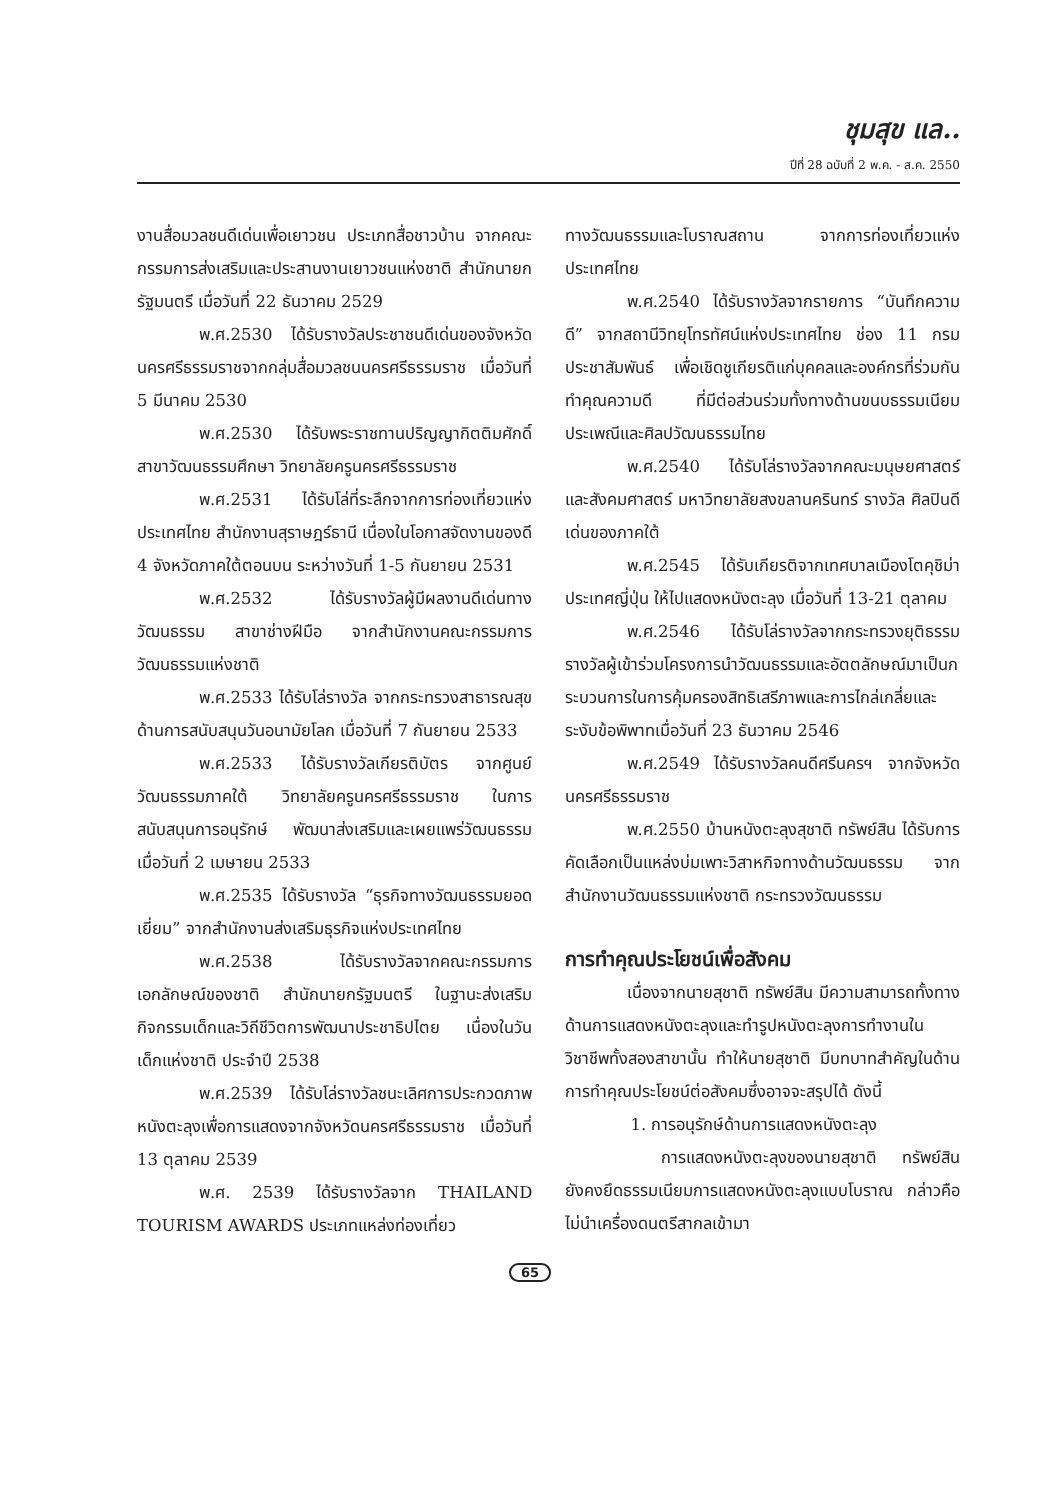ชุมสุข แล..
ปีที่ 28 ฉบับที่ 2 พ.ค. - ส.ค. 2550
งานสื่อมวลชนดีเด่นเพื่อเยาวชน ประเภทสื่อชาวบ้าน จากคณะกรรมการส่งเสริมและประสานงานเยาวชนแห่งชาติ สำนักนายกรัฐมนตรี เมื่อวันที่ 22 ธันวาคม 2529
พ.ศ.2530 ได้รับรางวัลประชาชนดีเด่นของจังหวัดนครศรีธรรมราชจากกลุ่มสื่อมวลชนนครศรีธรรมราช เมื่อวันที่ 5 มีนาคม 2530
พ.ศ.2530 ได้รับพระราชทานปริญญากิตติมศักดิ์ สาขาวัฒนธรรมศึกษา วิทยาลัยครูนครศรีธรรมราช
พ.ศ.2531 ได้รับโล่ที่ระลึกจากการท่องเที่ยวแห่งประเทศไทย สำนักงานสุราษฎร์ธานี เนื่องในโอกาสจัดงานของดี 4 จังหวัดภาคใต้ตอนบน ระหว่างวันที่ 1-5 กันยายน 2531
พ.ศ.2532 ได้รับรางวัลผู้มีผลงานดีเด่นทางวัฒนธรรม สาขาช่างฝีมือ จากสำนักงานคณะกรรมการวัฒนธรรมแห่งชาติ
พ.ศ.2533 ได้รับโล่รางวัล จากกระทรวงสาธารณสุข ด้านการสนับสนุนวันอนามัยโลก เมื่อวันที่ 7 กันยายน 2533
พ.ศ.2533 ได้รับรางวัลเกียรติบัตร จากศูนย์วัฒนธรรมภาคใต้ วิทยาลัยครูนครศรีธรรมราช ในการสนับสนุนการอนุรักษ์ พัฒนาส่งเสริมและเผยแพร่วัฒนธรรม เมื่อวันที่ 2 เมษายน 2533
พ.ศ.2535 ได้รับรางวัล “ธุรกิจทางวัฒนธรรมยอดเยี่ยม” จากสำนักงานส่งเสริมธุรกิจแห่งประเทศไทย
พ.ศ.2538 ได้รับรางวัลจากคณะกรรมการเอกลักษณ์ของชาติ สำนักนายกรัฐมนตรี ในฐานะส่งเสริมกิจกรรมเด็กและวิถีชีวิตการพัฒนาประชาธิปไตย เนื่องในวันเด็กแห่งชาติ ประจำปี 2538
พ.ศ.2539 ได้รับโล่รางวัลชนะเลิศการประกวดภาพหนังตะลุงเพื่อการแสดงจากจังหวัดนครศรีธรรมราช เมื่อวันที่ 13 ตุลาคม 2539
พ.ศ. 2539 ได้รับรางวัลจาก THAILAND TOURISM AWARDS ประเภทแหล่งท่องเที่ยว
ทางวัฒนธรรมและโบราณสถาน จากการท่องเที่ยวแห่งประเทศไทย
พ.ศ.2540 ได้รับรางวัลจากรายการ “บันทึกความดี” จากสถานีวิทยุโทรทัศน์แห่งประเทศไทย ช่อง 11 กรมประชาสัมพันธ์ เพื่อเชิดชูเกียรติแก่บุคคลและองค์กรที่ร่วมกันทำคุณความดี ที่มีต่อส่วนร่วมทั้งทางด้านขนบธรรมเนียมประเพณีและศิลปวัฒนธรรมไทย
พ.ศ.2540 ได้รับโล่รางวัลจากคณะมนุษยศาสตร์และสังคมศาสตร์ มหาวิทยาลัยสงขลานครินทร์ รางวัล ศิลปินดีเด่นของภาคใต้
พ.ศ.2545 ได้รับเกียรติจากเทศบาลเมืองโตคุชิม่า ประเทศญี่ปุ่น ให้ไปแสดงหนังตะลุง เมื่อวันที่ 13-21 ตุลาคม
พ.ศ.2546 ได้รับโล่รางวัลจากกระทรวงยุติธรรม รางวัลผู้เข้าร่วมโครงการนำวัฒนธรรมและอัตตลักษณ์มาเป็นกระบวนการในการคุ้มครองสิทธิเสรีภาพและการไกล่เกลี่ยและระงับข้อพิพาทเมื่อวันที่ 23 ธันวาคม 2546
พ.ศ.2549 ได้รับรางวัลคนดีศรีนครฯ จากจังหวัดนครศรีธรรมราช
พ.ศ.2550 บ้านหนังตะลุงสุชาติ ทรัพย์สิน ได้รับการคัดเลือกเป็นแหล่งบ่มเพาะวิสาหกิจทางด้านวัฒนธรรม จากสำนักงานวัฒนธรรมแห่งชาติ กระทรวงวัฒนธรรม
การทำคุณประโยชน์เพื่อสังคม
เนื่องจากนายสุชาติ ทรัพย์สิน มีความสามารถทั้งทางด้านการแสดงหนังตะลุงและทำรูปหนังตะลุงการทำงานในวิชาชีพทั้งสองสาขานั้น ทำให้นายสุชาติ มีบทบาทสำคัญในด้านการทำคุณประโยชน์ต่อสังคมซึ่งอาจจะสรุปได้ ดังนี้
1. การอนุรักษ์ด้านการแสดงหนังตะลุง
การแสดงหนังตะลุงของนายสุชาติ ทรัพย์สิน ยังคงยึดธรรมเนียมการแสดงหนังตะลุงแบบโบราณ กล่าวคือ ไม่นำเครื่องดนตรีสากลเข้ามา
65